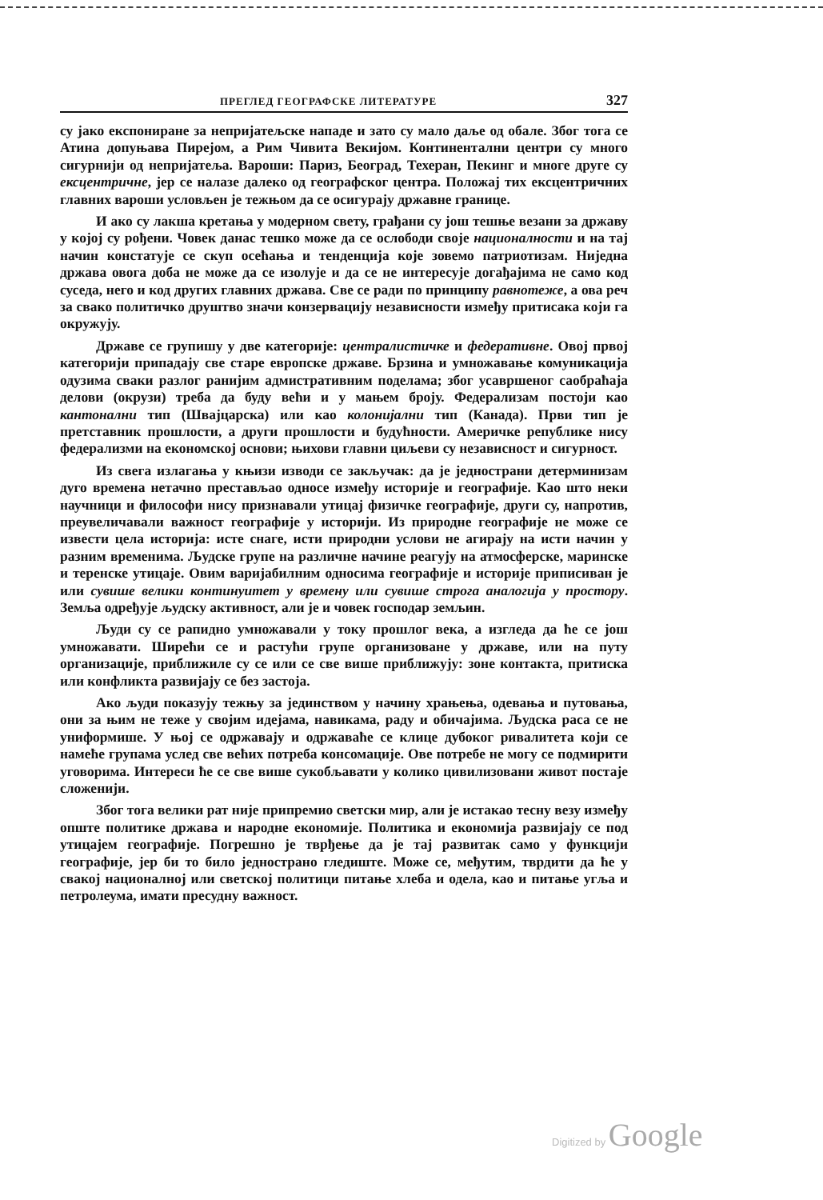ПРЕГЛЕД ГЕОГРАФСКЕ ЛИТЕРАТУРЕ 327
су јако експониране за непријатељске нападе и зато су мало даље од обале. Због тога се Атина допуњава Пирејом, а Рим Чивита Векијом. Континентални центри су много сигурнији од непријатеља. Вароши: Париз, Београд, Техеран, Пекинг и многе друге су ексцентричне, јер се налазе далеко од географског центра. Положај тих ексцентричних главних вароши условљен је тежњом да се осигурају државне границе.
И ако су лакша кретања у модерном свету, грађани су још тешње везани за државу у којој су рођени. Човек данас тешко може да се ослободи своје националности и на тај начин констатује се скуп осећања и тенденција које зовемо патриотизам. Ниједна држава овога доба не може да се изолује и да се не интересује догађајима не само код суседа, него и код других главних држава. Све се ради по принципу равнотеже, а ова реч за свако политичко друштво значи конзервацију независности између притисака који га окружују.
Државе се групишу у две категорије: централистичке и федеративне. Овој првој категорији припадају све старе европске државе. Брзина и умножавање комуникација одузима сваки разлог ранијим адмистративним поделама; због усавршеног саобраћаја делови (окрузи) треба да буду већи и у мањем броју. Федерализам постоји као кантонални тип (Швајцарска) или као колонијални тип (Канада). Први тип је претставник прошлости, а други прошлости и будућности. Америчке републике нису федерализми на економској основи; њихови главни циљеви су независност и сигурност.
Из свега излагања у књизи изводи се закључак: да је једнострани детерминизам дуго времена нетачно престављао односе између историје и географије. Као што неки научници и философи нису признавали утицај физичке географије, други су, напротив, преувеличавали важност географије у историји. Из природне географије не може се извести цела историја: исте снаге, исти природни услови не агирају на исти начин у разним временима. Људске групе на различне начине реагују на атмосферске, маринске и теренске утицаје. Овим варијабилним односима географије и историје приписиван је или сувише велики континуитет у времену или сувише строга аналогија у простору. Земља одређује људску активност, али је и човек господар земљин.
Људи су се рапидно умножавали у току прошлог века, а изгледа да ће се још умножавати. Ширећи се и растући групе организоване у државе, или на путу организације, приближиле су се или се све више приближују: зоне контакта, притиска или конфликта развијају се без застоја.
Ако људи показују тежњу за јединством у начину храњења, одевања и путовања, они за њим не теже у својим идејама, навикама, раду и обичајима. Људска раса се не униформише. У њој се одржавају и одржаваће се клице дубоког ривалитета који се намеће групама услед све већих потреба консомације. Ове потребе не могу се подмирити уговорима. Интереси ће се све више сукобљавати у колико цивилизовани живот постаје сложенији.
Због тога велики рат није припремио светски мир, али је истакао тесну везу између опште политике држава и народне економије. Политика и економија развијају се под утицајем географије. Погрешно је тврђење да је тај развитак само у функцији географије, јер би то било једнострано гледиште. Може се, међутим, тврдити да ће у свакој националној или светској политици питање хлеба и одела, као и питање угља и петролеума, имати пресудну важност.
Digitized by Google